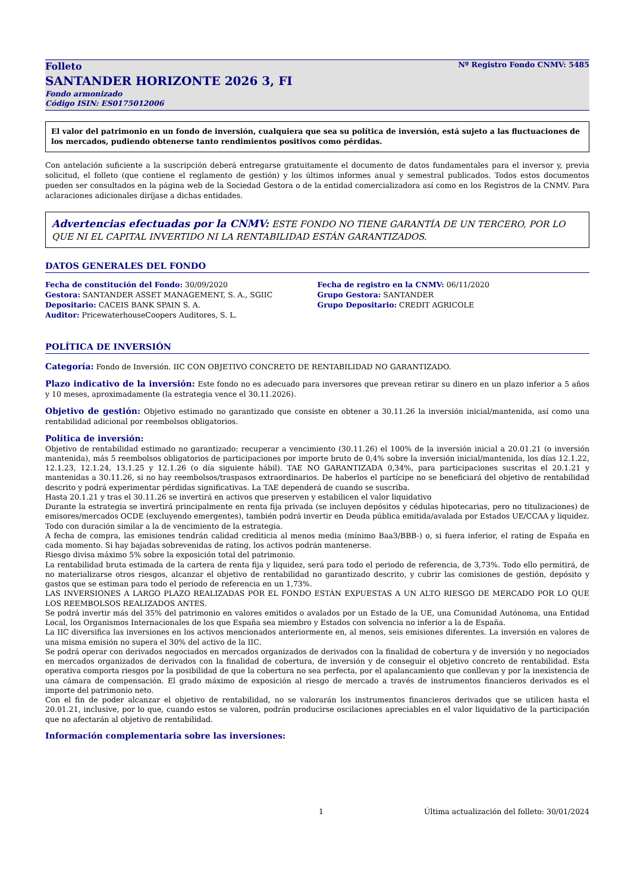Folleto Nº Registro Fondo CNMV: 5485
SANTANDER HORIZONTE 2026 3, FI
Fondo armonizado
Código ISIN: ES0175012006
El valor del patrimonio en un fondo de inversión, cualquiera que sea su política de inversión, está sujeto a las fluctuaciones de los mercados, pudiendo obtenerse tanto rendimientos positivos como pérdidas.
Con antelación suficiente a la suscripción deberá entregarse gratuitamente el documento de datos fundamentales para el inversor y, previa solicitud, el folleto (que contiene el reglamento de gestión) y los últimos informes anual y semestral publicados. Todos estos documentos pueden ser consultados en la página web de la Sociedad Gestora o de la entidad comercializadora así como en los Registros de la CNMV. Para aclaraciones adicionales diríjase a dichas entidades.
Advertencias efectuadas por la CNMV: ESTE FONDO NO TIENE GARANTÍA DE UN TERCERO, POR LO QUE NI EL CAPITAL INVERTIDO NI LA RENTABILIDAD ESTÁN GARANTIZADOS.
DATOS GENERALES DEL FONDO
Fecha de constitución del Fondo: 30/09/2020
Gestora: SANTANDER ASSET MANAGEMENT, S. A., SGIIC
Depositario: CACEIS BANK SPAIN S. A.
Auditor: PricewaterhouseCoopers Auditores, S. L.
Fecha de registro en la CNMV: 06/11/2020
Grupo Gestora: SANTANDER
Grupo Depositario: CREDIT AGRICOLE
POLÍTICA DE INVERSIÓN
Categoría: Fondo de Inversión. IIC CON OBJETIVO CONCRETO DE RENTABILIDAD NO GARANTIZADO.
Plazo indicativo de la inversión: Este fondo no es adecuado para inversores que prevean retirar su dinero en un plazo inferior a 5 años y 10 meses, aproximadamente (la estrategia vence el 30.11.2026).
Objetivo de gestión: Objetivo estimado no garantizado que consiste en obtener a 30.11.26 la inversión inicial/mantenida, así como una rentabilidad adicional por reembolsos obligatorios.
Política de inversión:
Objetivo de rentabilidad estimado no garantizado: recuperar a vencimiento (30.11.26) el 100% de la inversión inicial a 20.01.21 (o inversión mantenida), más 5 reembolsos obligatorios de participaciones por importe bruto de 0,4% sobre la inversión inicial/mantenida, los días 12.1.22, 12.1.23, 12.1.24, 13.1.25 y 12.1.26 (o día siguiente hábil). TAE NO GARANTIZADA 0,34%, para participaciones suscritas el 20.1.21 y mantenidas a 30.11.26, si no hay reembolsos/traspasos extraordinarios. De haberlos el partícipe no se beneficiará del objetivo de rentabilidad descrito y podrá experimentar pérdidas significativas. La TAE dependerá de cuando se suscriba.
Hasta 20.1.21 y tras el 30.11.26 se invertirá en activos que preserven y estabilicen el valor liquidativo
Durante la estrategia se invertirá principalmente en renta fija privada (se incluyen depósitos y cédulas hipotecarias, pero no titulizaciones) de emisores/mercados OCDE (excluyendo emergentes), también podrá invertir en Deuda pública emitida/avalada por Estados UE/CCAA y liquidez. Todo con duración similar a la de vencimiento de la estrategia.
A fecha de compra, las emisiones tendrán calidad crediticia al menos media (mínimo Baa3/BBB-) o, si fuera inferior, el rating de España en cada momento. Si hay bajadas sobrevenidas de rating, los activos podrán mantenerse.
Riesgo divisa máximo 5% sobre la exposición total del patrimonio.
La rentabilidad bruta estimada de la cartera de renta fija y liquidez, será para todo el periodo de referencia, de 3,73%. Todo ello permitirá, de no materializarse otros riesgos, alcanzar el objetivo de rentabilidad no garantizado descrito, y cubrir las comisiones de gestión, depósito y gastos que se estiman para todo el periodo de referencia en un 1,73%.
LAS INVERSIONES A LARGO PLAZO REALIZADAS POR EL FONDO ESTÁN EXPUESTAS A UN ALTO RIESGO DE MERCADO POR LO QUE LOS REEMBOLSOS REALIZADOS ANTES.
Se podrá invertir más del 35% del patrimonio en valores emitidos o avalados por un Estado de la UE, una Comunidad Autónoma, una Entidad Local, los Organismos Internacionales de los que España sea miembro y Estados con solvencia no inferior a la de España.
La IIC diversifica las inversiones en los activos mencionados anteriormente en, al menos, seis emisiones diferentes. La inversión en valores de una misma emisión no supera el 30% del activo de la IIC.
Se podrá operar con derivados negociados en mercados organizados de derivados con la finalidad de cobertura y de inversión y no negociados en mercados organizados de derivados con la finalidad de cobertura, de inversión y de conseguir el objetivo concreto de rentabilidad. Esta operativa comporta riesgos por la posibilidad de que la cobertura no sea perfecta, por el apalancamiento que conllevan y por la inexistencia de una cámara de compensación. El grado máximo de exposición al riesgo de mercado a través de instrumentos financieros derivados es el importe del patrimonio neto.
Con el fin de poder alcanzar el objetivo de rentabilidad, no se valorarán los instrumentos financieros derivados que se utilicen hasta el 20.01.21, inclusive, por lo que, cuando estos se valoren, podrán producirse oscilaciones apreciables en el valor liquidativo de la participación que no afectarán al objetivo de rentabilidad.
Información complementaria sobre las inversiones:
1 Última actualización del folleto: 30/01/2024